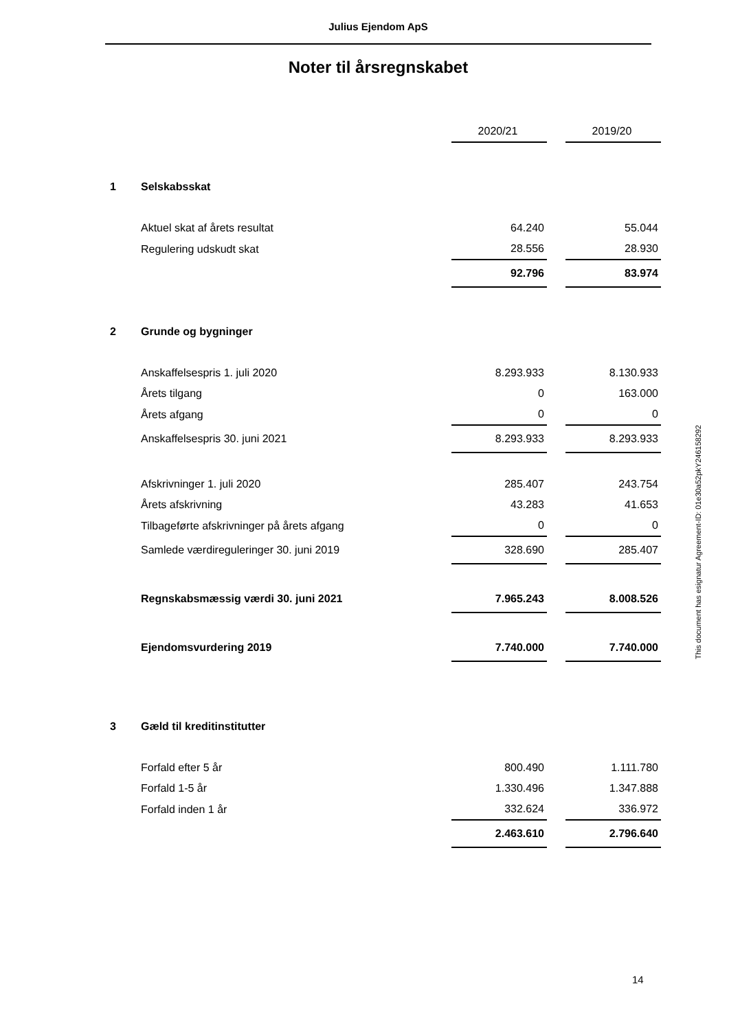Julius Ejendom ApS
Noter til årsregnskabet
| | | 2020/21 | | 2019/20 |
| 1 | Selskabsskat | | | |
| | Aktuel skat af årets resultat | 64.240 | | 55.044 |
| | Regulering udskudt skat | 28.556 | | 28.930 |
| | | 92.796 | | 83.974 |
| 2 | Grunde og bygninger | | | |
| | Anskaffelsespris 1. juli 2020 | 8.293.933 | | 8.130.933 |
| | Årets tilgang | 0 | | 163.000 |
| | Årets afgang | 0 | | 0 |
| | Anskaffelsespris 30. juni 2021 | 8.293.933 | | 8.293.933 |
| | Afskrivninger 1. juli 2020 | 285.407 | | 243.754 |
| | Årets afskrivning | 43.283 | | 41.653 |
| | Tilbageførte afskrivninger på årets afgang | 0 | | 0 |
| | Samlede værdireguleringer 30. juni 2019 | 328.690 | | 285.407 |
| | Regnskabsmæssig værdi 30. juni 2021 | 7.965.243 | | 8.008.526 |
| | Ejendomsvurdering 2019 | 7.740.000 | | 7.740.000 |
| 3 | Gæld til kreditinstitutter | | | |
| | Forfald efter 5 år | 800.490 | | 1.111.780 |
| | Forfald 1-5 år | 1.330.496 | | 1.347.888 |
| | Forfald inden 1 år | 332.624 | | 336.972 |
| | | 2.463.610 | | 2.796.640 |
This document has esignatur Agreement-ID: 01e30a52pkY246158292
14